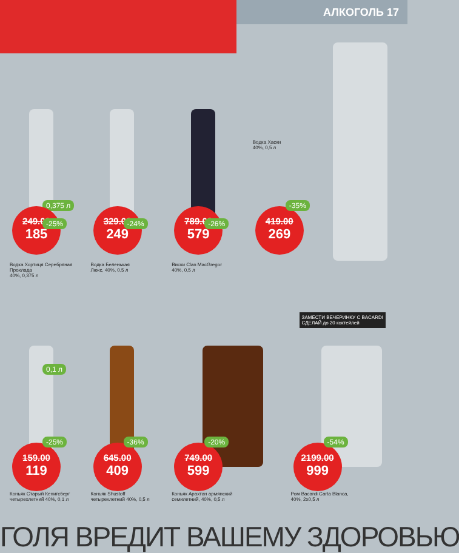АЛКОГОЛЬ 17
0,375 л
249.00
185
-25%
Водка Хортиця Серебряная Прохлада
40%, 0,375 л
329.00
249
-24%
Водка Беленькая
Люкс, 40%, 0,5 л
789.00
579
-26%
Виски Clan MacGregor
40%, 0,5 л
Водка Хаски
40%, 0,5 л
419.00
269
-35%
0,1 л
159.00
119
-25%
Коньяк Старый Кенигсберг
четырехлетний 40%, 0,1 л
645.00
409
-36%
Коньяк Shustoff
четырехлетний 40%, 0,5 л
749.00
599
-20%
Коньяк Арахтан армянский
семилетний, 40%, 0,5 л
ЗАМЕСТИ ВЕЧЕРИНКУ С BACARDI
СДЕЛАЙ до 20 коктейлей
2199.00
999
-54%
Ром Bacardi Carta Blanca,
40%, 2х0,5 л
ГОЛЯ ВРЕДИТ ВАШЕМУ ЗДОРОВЬЮ